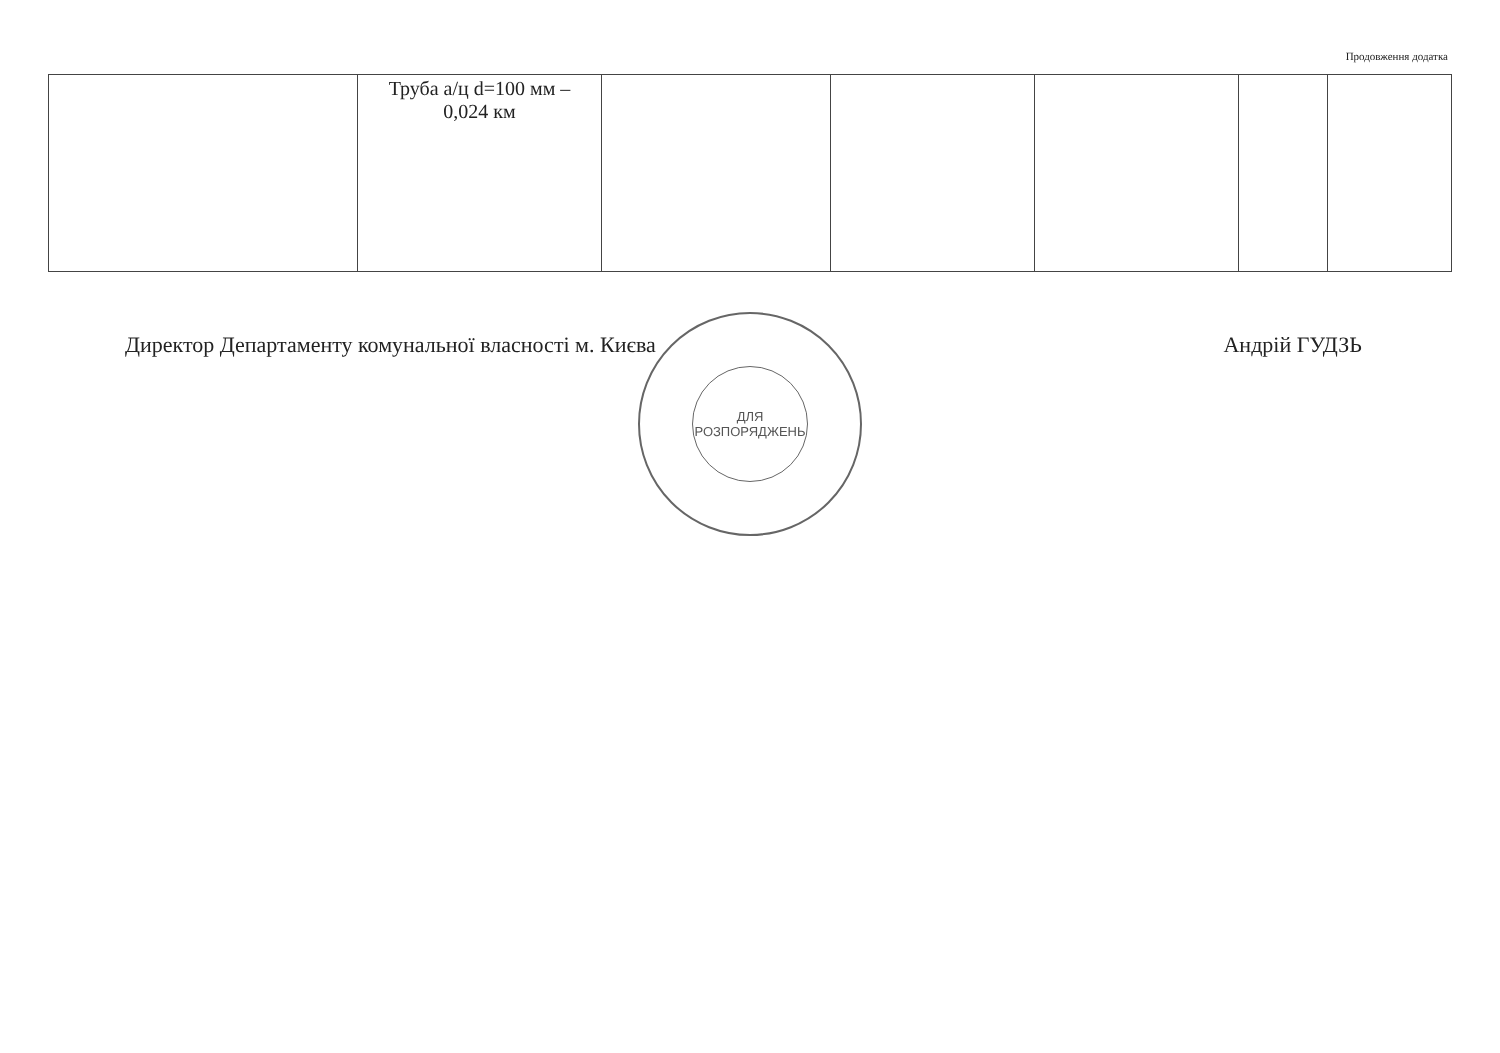Продовження додатка
| | Труба а/ц d=100 мм – 0,024 км | | | | | |
Директор Департаменту комунальної власності м. Києва Андрій ГУДЗЬ
ДЛЯ
РОЗПОРЯДЖЕНЬ